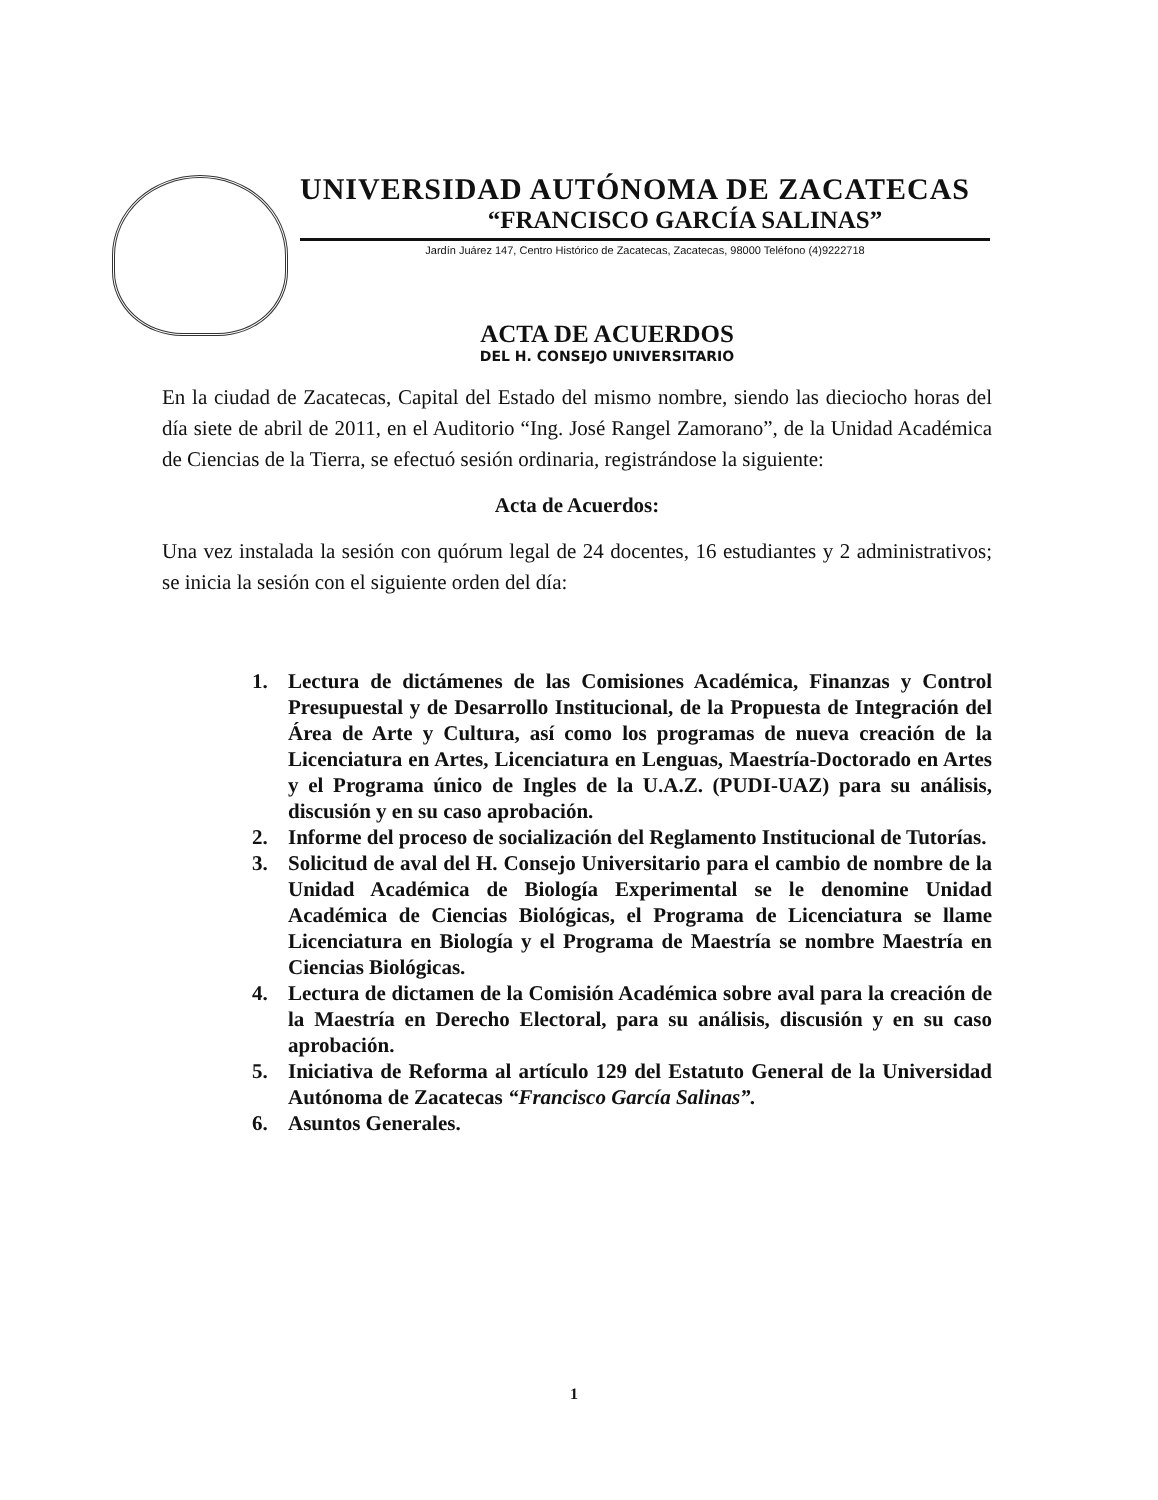UNIVERSIDAD AUTÓNOMA DE ZACATECAS
“FRANCISCO GARCÍA SALINAS”
Jardín Juárez 147, Centro Histórico de Zacatecas, Zacatecas, 98000 Teléfono (4)9222718
ACTA DE ACUERDOS
DEL H. CONSEJO UNIVERSITARIO
En la ciudad de Zacatecas, Capital del Estado del mismo nombre, siendo las dieciocho horas del día siete de abril de 2011, en el Auditorio “Ing. José Rangel Zamorano”, de la Unidad Académica de Ciencias de la Tierra, se efectuó sesión ordinaria, registrándose la siguiente:
Acta de Acuerdos:
Una vez instalada la sesión con quórum legal de 24 docentes, 16 estudiantes y 2 administrativos; se inicia la sesión con el siguiente orden del día:
1. Lectura de dictámenes de las Comisiones Académica, Finanzas y Control Presupuestal y de Desarrollo Institucional, de la Propuesta de Integración del Área de Arte y Cultura, así como los programas de nueva creación de la Licenciatura en Artes, Licenciatura en Lenguas, Maestría-Doctorado en Artes y el Programa único de Ingles de la U.A.Z. (PUDI-UAZ) para su análisis, discusión y en su caso aprobación.
2. Informe del proceso de socialización del Reglamento Institucional de Tutorías.
3. Solicitud de aval del H. Consejo Universitario para el cambio de nombre de la Unidad Académica de Biología Experimental se le denomine Unidad Académica de Ciencias Biológicas, el Programa de Licenciatura se llame Licenciatura en Biología y el Programa de Maestría se nombre Maestría en Ciencias Biológicas.
4. Lectura de dictamen de la Comisión Académica sobre aval para la creación de la Maestría en Derecho Electoral, para su análisis, discusión y en su caso aprobación.
5. Iniciativa de Reforma al artículo 129 del Estatuto General de la Universidad Autónoma de Zacatecas “Francisco García Salinas”.
6. Asuntos Generales.
1